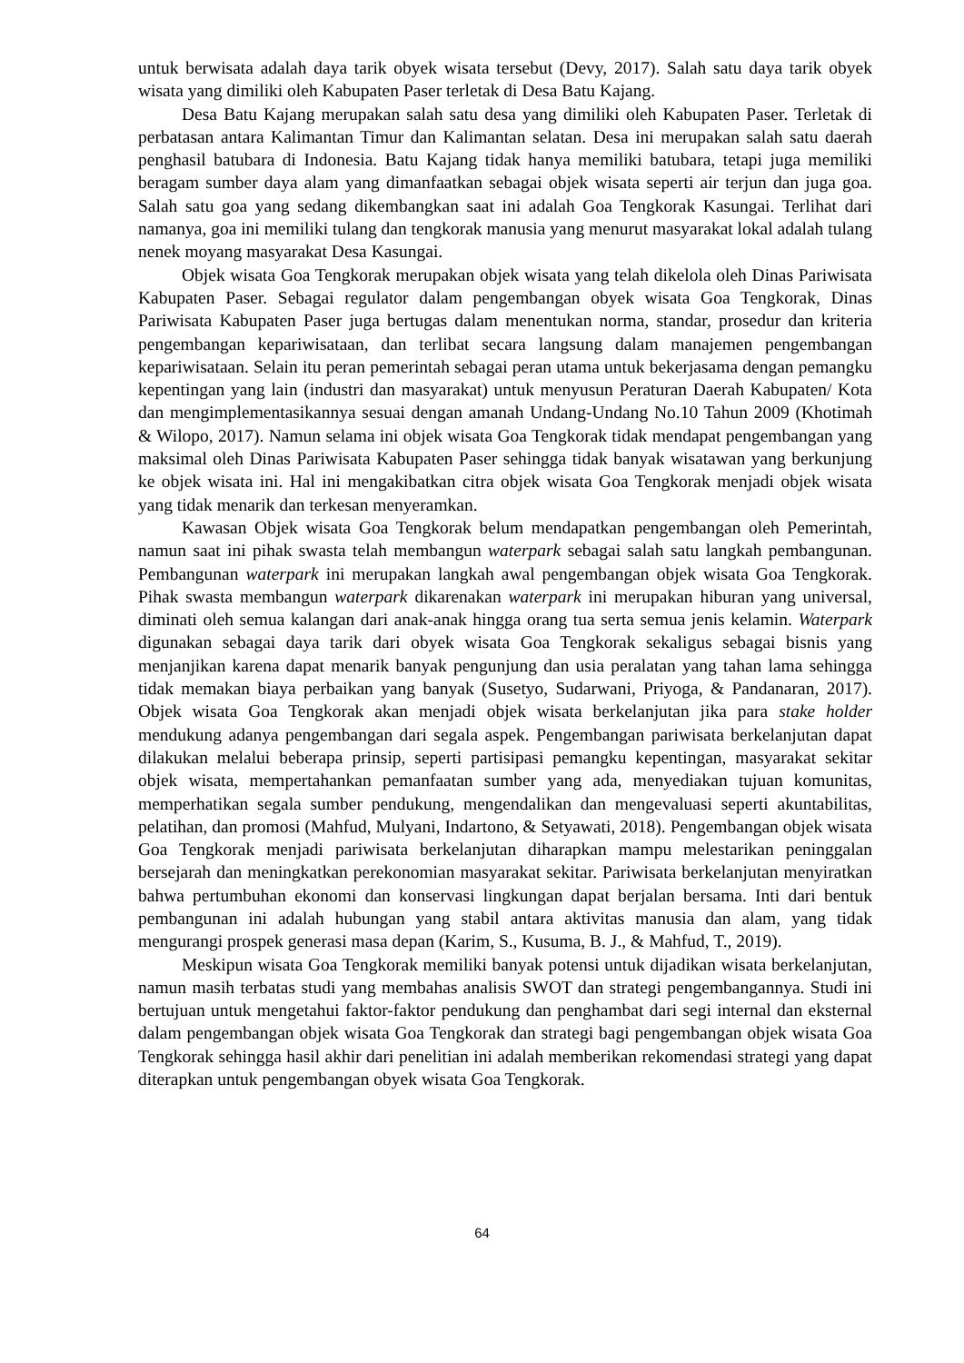untuk berwisata adalah daya tarik obyek wisata tersebut (Devy, 2017). Salah satu daya tarik obyek wisata yang dimiliki oleh Kabupaten Paser terletak di Desa Batu Kajang.
Desa Batu Kajang merupakan salah satu desa yang dimiliki oleh Kabupaten Paser. Terletak di perbatasan antara Kalimantan Timur dan Kalimantan selatan. Desa ini merupakan salah satu daerah penghasil batubara di Indonesia. Batu Kajang tidak hanya memiliki batubara, tetapi juga memiliki beragam sumber daya alam yang dimanfaatkan sebagai objek wisata seperti air terjun dan juga goa. Salah satu goa yang sedang dikembangkan saat ini adalah Goa Tengkorak Kasungai. Terlihat dari namanya, goa ini memiliki tulang dan tengkorak manusia yang menurut masyarakat lokal adalah tulang nenek moyang masyarakat Desa Kasungai.
Objek wisata Goa Tengkorak merupakan objek wisata yang telah dikelola oleh Dinas Pariwisata Kabupaten Paser. Sebagai regulator dalam pengembangan obyek wisata Goa Tengkorak, Dinas Pariwisata Kabupaten Paser juga bertugas dalam menentukan norma, standar, prosedur dan kriteria pengembangan kepariwisataan, dan terlibat secara langsung dalam manajemen pengembangan kepariwisataan. Selain itu peran pemerintah sebagai peran utama untuk bekerjasama dengan pemangku kepentingan yang lain (industri dan masyarakat) untuk menyusun Peraturan Daerah Kabupaten/ Kota dan mengimplementasikannya sesuai dengan amanah Undang-Undang No.10 Tahun 2009 (Khotimah & Wilopo, 2017). Namun selama ini objek wisata Goa Tengkorak tidak mendapat pengembangan yang maksimal oleh Dinas Pariwisata Kabupaten Paser sehingga tidak banyak wisatawan yang berkunjung ke objek wisata ini. Hal ini mengakibatkan citra objek wisata Goa Tengkorak menjadi objek wisata yang tidak menarik dan terkesan menyeramkan.
Kawasan Objek wisata Goa Tengkorak belum mendapatkan pengembangan oleh Pemerintah, namun saat ini pihak swasta telah membangun waterpark sebagai salah satu langkah pembangunan. Pembangunan waterpark ini merupakan langkah awal pengembangan objek wisata Goa Tengkorak. Pihak swasta membangun waterpark dikarenakan waterpark ini merupakan hiburan yang universal, diminati oleh semua kalangan dari anak-anak hingga orang tua serta semua jenis kelamin. Waterpark digunakan sebagai daya tarik dari obyek wisata Goa Tengkorak sekaligus sebagai bisnis yang menjanjikan karena dapat menarik banyak pengunjung dan usia peralatan yang tahan lama sehingga tidak memakan biaya perbaikan yang banyak (Susetyo, Sudarwani, Priyoga, & Pandanaran, 2017). Objek wisata Goa Tengkorak akan menjadi objek wisata berkelanjutan jika para stake holder mendukung adanya pengembangan dari segala aspek. Pengembangan pariwisata berkelanjutan dapat dilakukan melalui beberapa prinsip, seperti partisipasi pemangku kepentingan, masyarakat sekitar objek wisata, mempertahankan pemanfaatan sumber yang ada, menyediakan tujuan komunitas, memperhatikan segala sumber pendukung, mengendalikan dan mengevaluasi seperti akuntabilitas, pelatihan, dan promosi (Mahfud, Mulyani, Indartono, & Setyawati, 2018). Pengembangan objek wisata Goa Tengkorak menjadi pariwisata berkelanjutan diharapkan mampu melestarikan peninggalan bersejarah dan meningkatkan perekonomian masyarakat sekitar. Pariwisata berkelanjutan menyiratkan bahwa pertumbuhan ekonomi dan konservasi lingkungan dapat berjalan bersama. Inti dari bentuk pembangunan ini adalah hubungan yang stabil antara aktivitas manusia dan alam, yang tidak mengurangi prospek generasi masa depan (Karim, S., Kusuma, B. J., & Mahfud, T., 2019).
Meskipun wisata Goa Tengkorak memiliki banyak potensi untuk dijadikan wisata berkelanjutan, namun masih terbatas studi yang membahas analisis SWOT dan strategi pengembangannya. Studi ini bertujuan untuk mengetahui faktor-faktor pendukung dan penghambat dari segi internal dan eksternal dalam pengembangan objek wisata Goa Tengkorak dan strategi bagi pengembangan objek wisata Goa Tengkorak sehingga hasil akhir dari penelitian ini adalah memberikan rekomendasi strategi yang dapat diterapkan untuk pengembangan obyek wisata Goa Tengkorak.
64